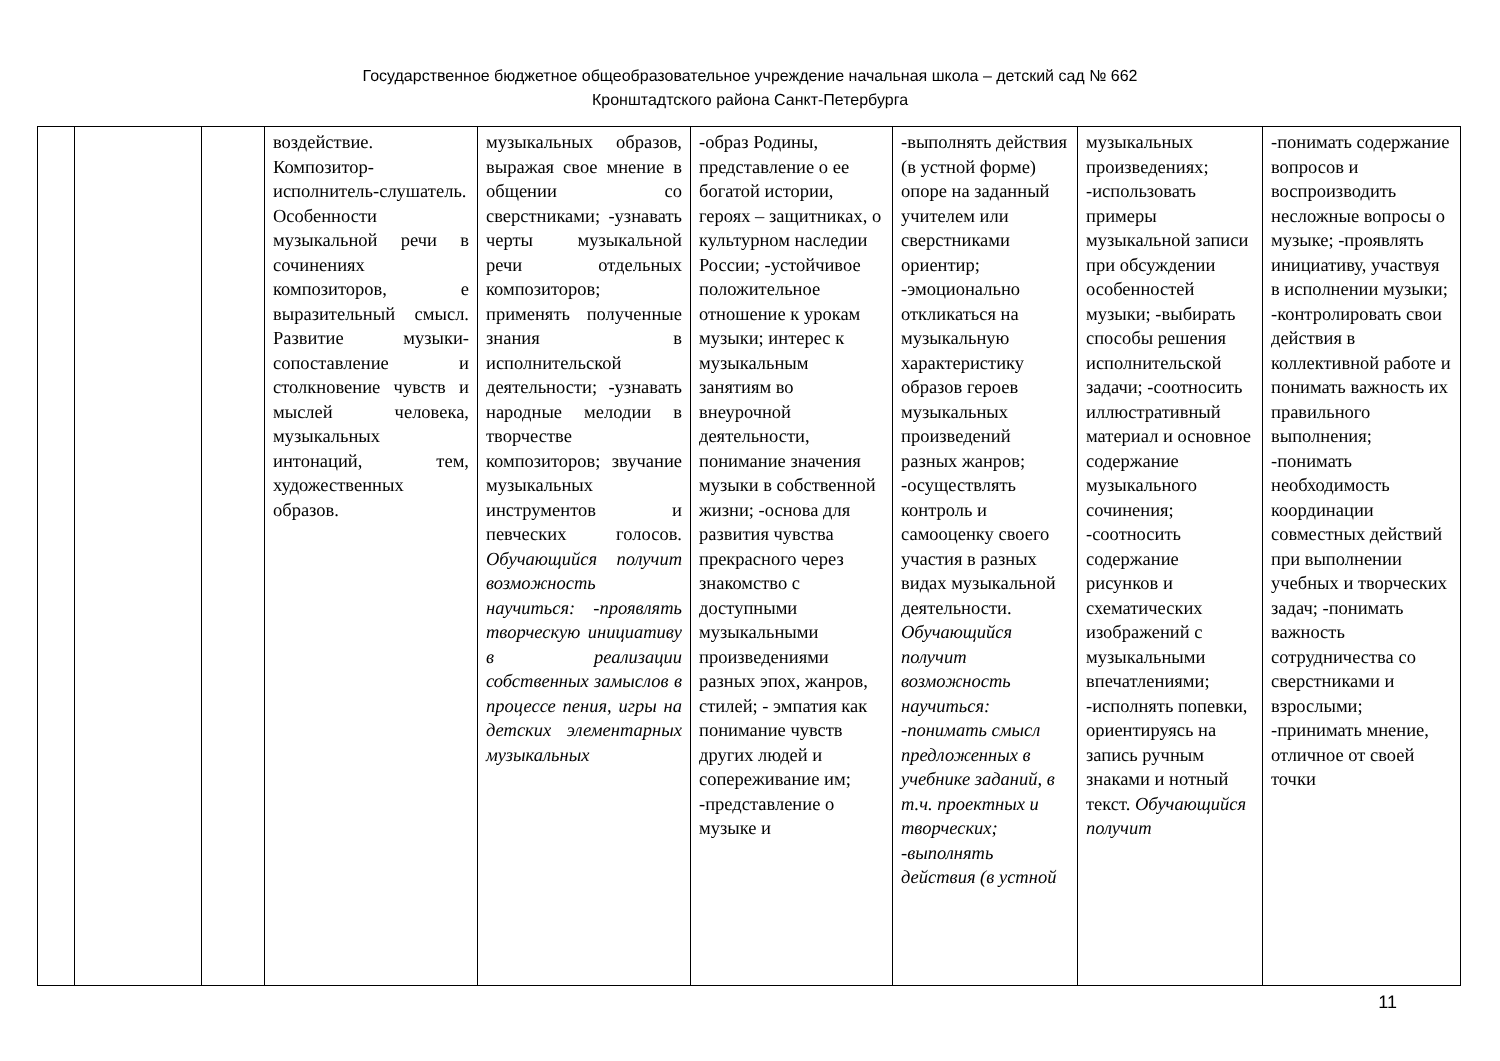Государственное бюджетное общеобразовательное учреждение начальная школа – детский сад № 662
Кронштадтского района Санкт-Петербурга
| | | | воздействие. Композитор-исполнитель-слушатель. Особенности музыкальной речи в сочинениях композиторов, е выразительный смысл. Развитие музыки-сопоставление и столкновение чувств и мыслей человека, музыкальных интонаций, тем, художественных образов. | музыкальных образов, выражая свое мнение в общении со сверстниками; -узнавать черты музыкальной речи отдельных композиторов; применять полученные знания в исполнительской деятельности; -узнавать народные мелодии в творчестве композиторов; звучание музыкальных инструментов и певческих голосов. Обучающийся получит возможность научиться: -проявлять творческую инициативу в реализации собственных замыслов в процессе пения, игры на детских элементарных музыкальных | -образ Родины, представление о ее богатой истории, героях – защитниках, о культурном наследии России; -устойчивое положительное отношение к урокам музыки; интерес к музыкальным занятиям во внеурочной деятельности, понимание значения музыки в собственной жизни; -основа для развития чувства прекрасного через знакомство с доступными музыкальными произведениями разных эпох, жанров, стилей; - эмпатия как понимание чувств других людей и сопереживание им; -представление о музыке и | -выполнять действия (в устной форме) опоре на заданный учителем или сверстниками ориентир; -эмоционально откликаться на музыкальную характеристику образов героев музыкальных произведений разных жанров; -осуществлять контроль и самооценку своего участия в разных видах музыкальной деятельности. Обучающийся получит возможность научиться: -понимать смысл предложенных в учебнике заданий, в т.ч. проектных и творческих; -выполнять действия (в устной | музыкальных произведениях; -использовать примеры музыкальной записи при обсуждении особенностей музыки; -выбирать способы решения исполнительской задачи; -соотносить иллюстративный материал и основное содержание музыкального сочинения; -соотносить содержание рисунков и схематических изображений с музыкальными впечатлениями; -исполнять попевки, ориентируясь на запись ручным знаками и нотный текст. Обучающийся получит | -понимать содержание вопросов и воспроизводить несложные вопросы о музыке; -проявлять инициативу, участвуя в исполнении музыки; -контролировать свои действия в коллективной работе и понимать важность их правильного выполнения; -понимать необходимость координации совместных действий при выполнении учебных и творческих задач; -понимать важность сотрудничества со сверстниками и взрослыми; -принимать мнение, отличное от своей точки |
11